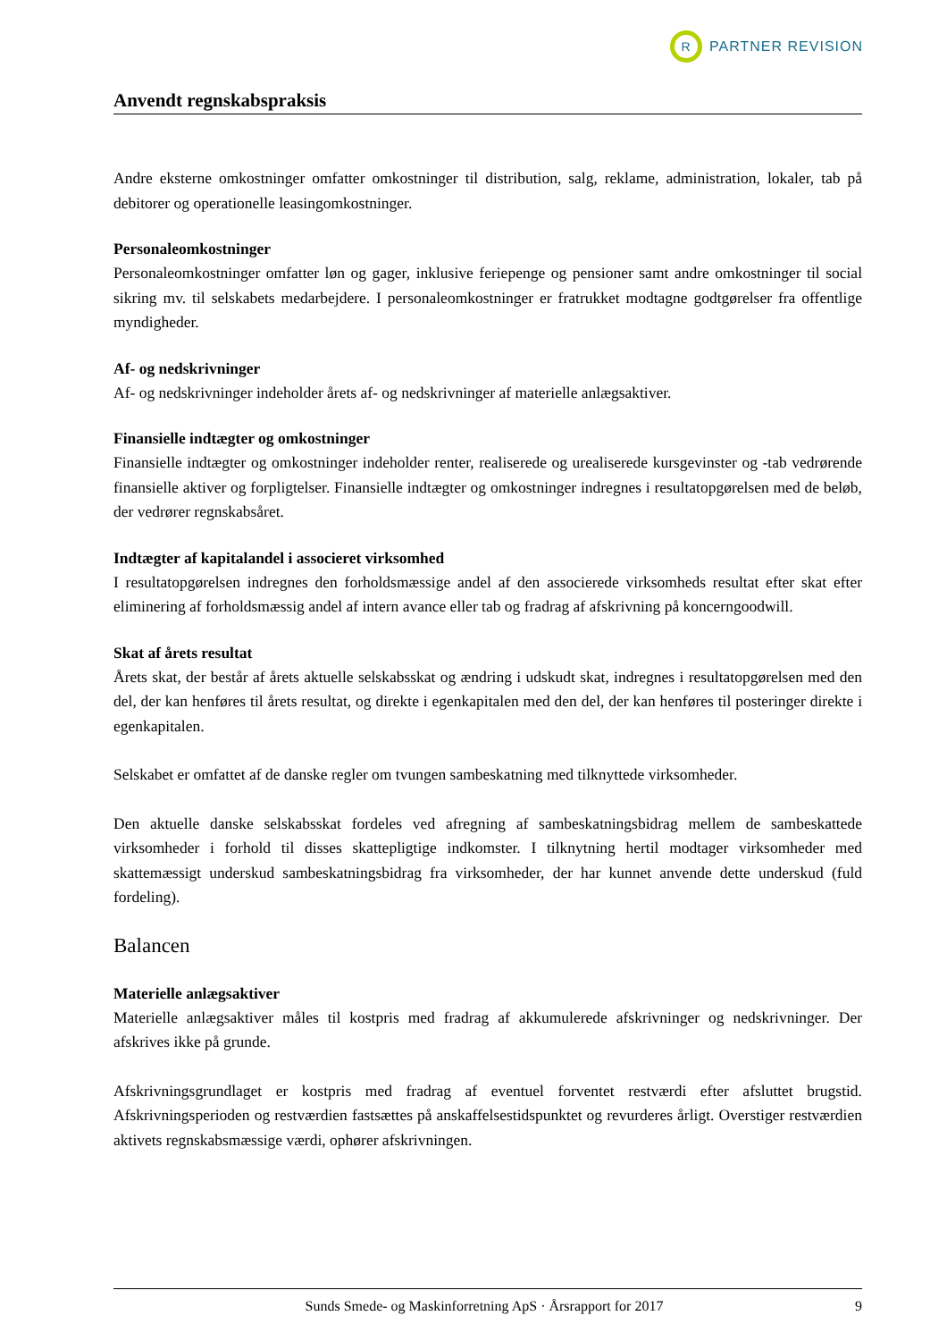R
PARTNER REVISION
Anvendt regnskabspraksis
Andre eksterne omkostninger omfatter omkostninger til distribution, salg, reklame, administration, lokaler, tab på debitorer og operationelle leasingomkostninger.
Personaleomkostninger
Personaleomkostninger omfatter løn og gager, inklusive feriepenge og pensioner samt andre omkostninger til social sikring mv. til selskabets medarbejdere. I personaleomkostninger er fratrukket modtagne godtgørelser fra offentlige myndigheder.
Af- og nedskrivninger
Af- og nedskrivninger indeholder årets af- og nedskrivninger af materielle anlægsaktiver.
Finansielle indtægter og omkostninger
Finansielle indtægter og omkostninger indeholder renter, realiserede og urealiserede kursgevinster og -tab vedrørende finansielle aktiver og forpligtelser. Finansielle indtægter og omkostninger indregnes i resultatopgørelsen med de beløb, der vedrører regnskabsåret.
Indtægter af kapitalandel i associeret virksomhed
I resultatopgørelsen indregnes den forholdsmæssige andel af den associerede virksomheds resultat efter skat efter eliminering af forholdsmæssig andel af intern avance eller tab og fradrag af afskrivning på koncerngoodwill.
Skat af årets resultat
Årets skat, der består af årets aktuelle selskabsskat og ændring i udskudt skat, indregnes i resultatopgørelsen med den del, der kan henføres til årets resultat, og direkte i egenkapitalen med den del, der kan henføres til posteringer direkte i egenkapitalen.
Selskabet er omfattet af de danske regler om tvungen sambeskatning med tilknyttede virksomheder.
Den aktuelle danske selskabsskat fordeles ved afregning af sambeskatningsbidrag mellem de sambeskattede virksomheder i forhold til disses skattepligtige indkomster. I tilknytning hertil modtager virksomheder med skattemæssigt underskud sambeskatningsbidrag fra virksomheder, der har kunnet anvende dette underskud (fuld fordeling).
Balancen
Materielle anlægsaktiver
Materielle anlægsaktiver måles til kostpris med fradrag af akkumulerede afskrivninger og nedskrivninger. Der afskrives ikke på grunde.
Afskrivningsgrundlaget er kostpris med fradrag af eventuel forventet restværdi efter afsluttet brugstid. Afskrivningsperioden og restværdien fastsættes på anskaffelsestidspunktet og revurderes årligt. Overstiger restværdien aktivets regnskabsmæssige værdi, ophører afskrivningen.
Sunds Smede- og Maskinforretning ApS · Årsrapport for 2017 9